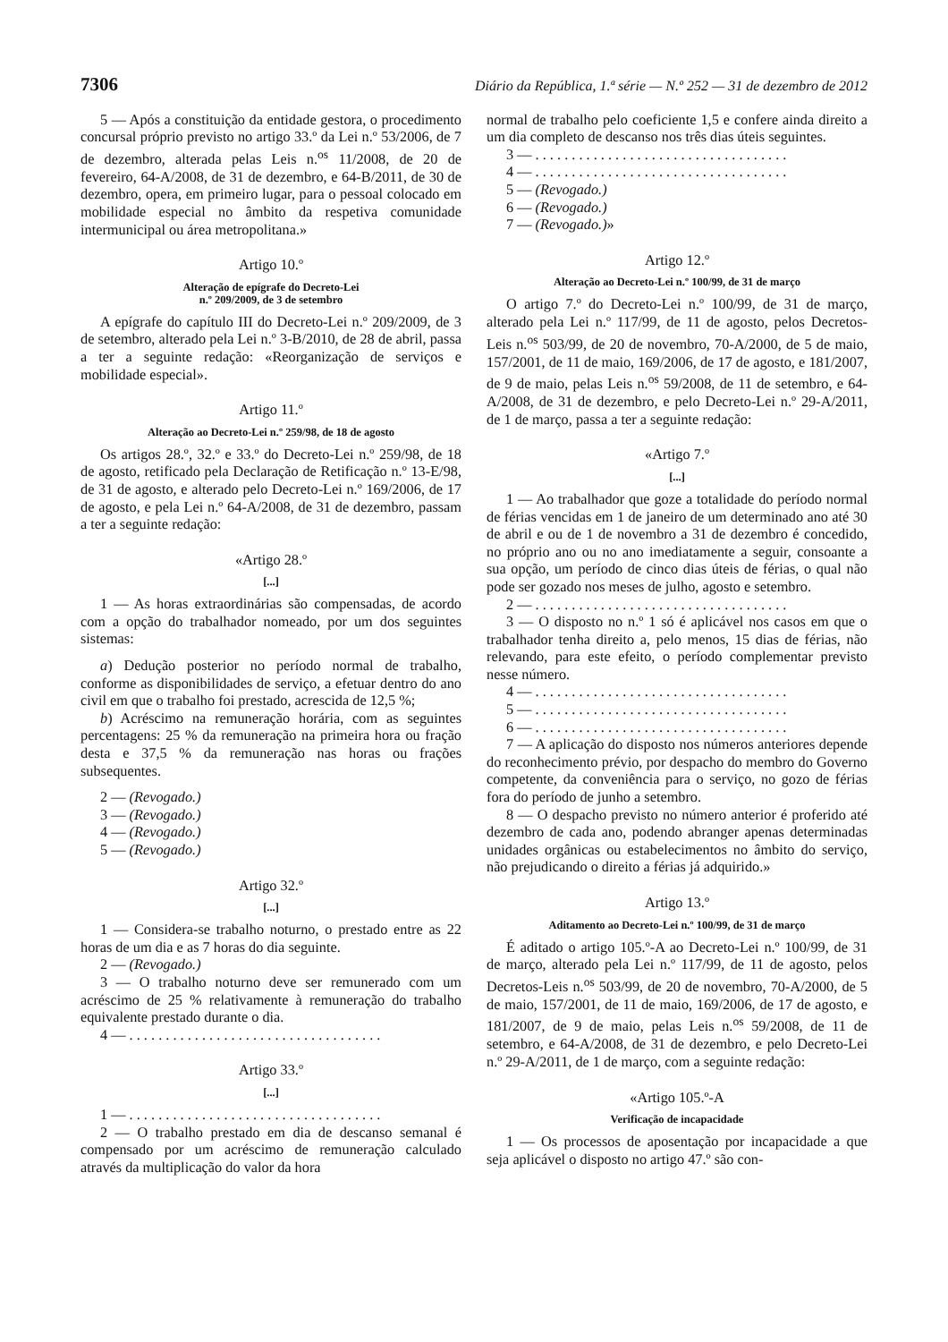7306 Diário da República, 1.ª série — N.º 252 — 31 de dezembro de 2012
5 — Após a constituição da entidade gestora, o procedimento concursal próprio previsto no artigo 33.º da Lei n.º 53/2006, de 7 de dezembro, alterada pelas Leis n.<sup>os</sup> 11/2008, de 20 de fevereiro, 64-A/2008, de 31 de dezembro, e 64-B/2011, de 30 de dezembro, opera, em primeiro lugar, para o pessoal colocado em mobilidade especial no âmbito da respetiva comunidade intermunicipal ou área metropolitana.»
Artigo 10.º
Alteração de epígrafe do Decreto-Lei
n.º 209/2009, de 3 de setembro
A epígrafe do capítulo III do Decreto-Lei n.º 209/2009, de 3 de setembro, alterado pela Lei n.º 3-B/2010, de 28 de abril, passa a ter a seguinte redação: «Reorganização de serviços e mobilidade especial».
Artigo 11.º
Alteração ao Decreto-Lei n.º 259/98, de 18 de agosto
Os artigos 28.º, 32.º e 33.º do Decreto-Lei n.º 259/98, de 18 de agosto, retificado pela Declaração de Retificação n.º 13-E/98, de 31 de agosto, e alterado pelo Decreto-Lei n.º 169/2006, de 17 de agosto, e pela Lei n.º 64-A/2008, de 31 de dezembro, passam a ter a seguinte redação:
«Artigo 28.º
[...]
1 — As horas extraordinárias são compensadas, de acordo com a opção do trabalhador nomeado, por um dos seguintes sistemas:
a) Dedução posterior no período normal de trabalho, conforme as disponibilidades de serviço, a efetuar dentro do ano civil em que o trabalho foi prestado, acrescida de 12,5 %;
b) Acréscimo na remuneração horária, com as seguintes percentagens: 25 % da remuneração na primeira hora ou fração desta e 37,5 % da remuneração nas horas ou frações subsequentes.
2 — (Revogado.)
3 — (Revogado.)
4 — (Revogado.)
5 — (Revogado.)
Artigo 32.º
[...]
1 — Considera-se trabalho noturno, o prestado entre as 22 horas de um dia e as 7 horas do dia seguinte.
2 — (Revogado.)
3 — O trabalho noturno deve ser remunerado com um acréscimo de 25 % relativamente à remuneração do trabalho equivalente prestado durante o dia.
4 — . . . . . . . . . . . . . . . . . . . . . . . . . . . . . . . . . . .
Artigo 33.º
[...]
1 — . . . . . . . . . . . . . . . . . . . . . . . . . . . . . . . . . . .
2 — O trabalho prestado em dia de descanso semanal é compensado por um acréscimo de remuneração calculado através da multiplicação do valor da hora
normal de trabalho pelo coeficiente 1,5 e confere ainda direito a um dia completo de descanso nos três dias úteis seguintes.
3 — . . . . . . . . . . . . . . . . . . . . . . . . . . . . . . . . . . .
4 — . . . . . . . . . . . . . . . . . . . . . . . . . . . . . . . . . . .
5 — (Revogado.)
6 — (Revogado.)
7 — (Revogado.)»
Artigo 12.º
Alteração ao Decreto-Lei n.º 100/99, de 31 de março
O artigo 7.º do Decreto-Lei n.º 100/99, de 31 de março, alterado pela Lei n.º 117/99, de 11 de agosto, pelos Decretos-Leis n.<sup>os</sup> 503/99, de 20 de novembro, 70-A/2000, de 5 de maio, 157/2001, de 11 de maio, 169/2006, de 17 de agosto, e 181/2007, de 9 de maio, pelas Leis n.<sup>os</sup> 59/2008, de 11 de setembro, e 64-A/2008, de 31 de dezembro, e pelo Decreto-Lei n.º 29-A/2011, de 1 de março, passa a ter a seguinte redação:
«Artigo 7.º
[...]
1 — Ao trabalhador que goze a totalidade do período normal de férias vencidas em 1 de janeiro de um determinado ano até 30 de abril e ou de 1 de novembro a 31 de dezembro é concedido, no próprio ano ou no ano imediatamente a seguir, consoante a sua opção, um período de cinco dias úteis de férias, o qual não pode ser gozado nos meses de julho, agosto e setembro.
2 — . . . . . . . . . . . . . . . . . . . . . . . . . . . . . . . . . . .
3 — O disposto no n.º 1 só é aplicável nos casos em que o trabalhador tenha direito a, pelo menos, 15 dias de férias, não relevando, para este efeito, o período complementar previsto nesse número.
4 — . . . . . . . . . . . . . . . . . . . . . . . . . . . . . . . . . . .
5 — . . . . . . . . . . . . . . . . . . . . . . . . . . . . . . . . . . .
6 — . . . . . . . . . . . . . . . . . . . . . . . . . . . . . . . . . . .
7 — A aplicação do disposto nos números anteriores depende do reconhecimento prévio, por despacho do membro do Governo competente, da conveniência para o serviço, no gozo de férias fora do período de junho a setembro.
8 — O despacho previsto no número anterior é proferido até dezembro de cada ano, podendo abranger apenas determinadas unidades orgânicas ou estabelecimentos no âmbito do serviço, não prejudicando o direito a férias já adquirido.»
Artigo 13.º
Aditamento ao Decreto-Lei n.º 100/99, de 31 de março
É aditado o artigo 105.º-A ao Decreto-Lei n.º 100/99, de 31 de março, alterado pela Lei n.º 117/99, de 11 de agosto, pelos Decretos-Leis n.<sup>os</sup> 503/99, de 20 de novembro, 70-A/2000, de 5 de maio, 157/2001, de 11 de maio, 169/2006, de 17 de agosto, e 181/2007, de 9 de maio, pelas Leis n.<sup>os</sup> 59/2008, de 11 de setembro, e 64-A/2008, de 31 de dezembro, e pelo Decreto-Lei n.º 29-A/2011, de 1 de março, com a seguinte redação:
«Artigo 105.º-A
Verificação de incapacidade
1 — Os processos de aposentação por incapacidade a que seja aplicável o disposto no artigo 47.º são con-